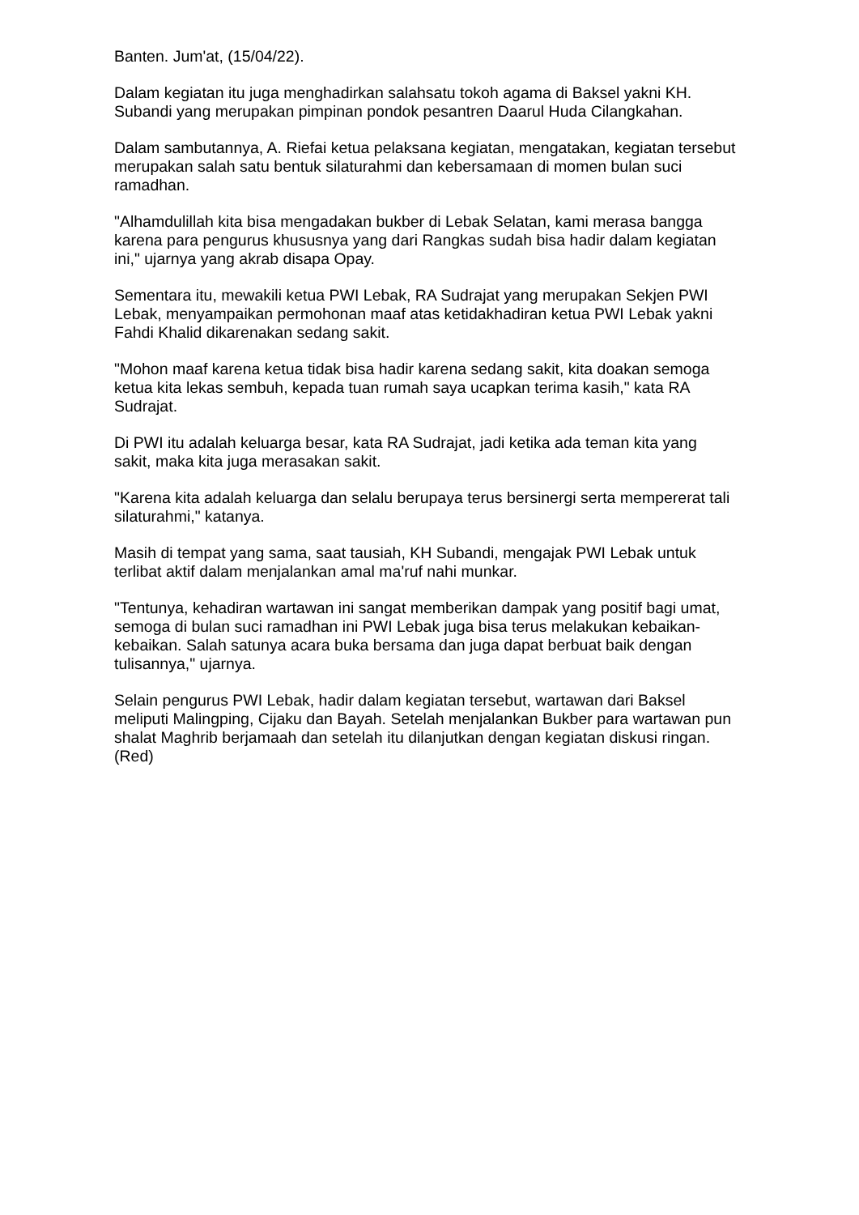Banten. Jum'at, (15/04/22).
Dalam kegiatan itu juga menghadirkan salahsatu tokoh agama di Baksel yakni KH. Subandi yang merupakan pimpinan pondok pesantren Daarul Huda Cilangkahan.
Dalam sambutannya, A. Riefai ketua pelaksana kegiatan, mengatakan, kegiatan tersebut merupakan salah satu bentuk silaturahmi dan kebersamaan di momen bulan suci ramadhan.
"Alhamdulillah kita bisa mengadakan bukber di Lebak Selatan, kami merasa bangga karena para pengurus khususnya yang dari Rangkas sudah bisa hadir dalam kegiatan ini," ujarnya yang akrab disapa Opay.
Sementara itu, mewakili ketua PWI Lebak, RA Sudrajat yang merupakan Sekjen PWI Lebak, menyampaikan permohonan maaf atas ketidakhadiran ketua PWI Lebak yakni Fahdi Khalid dikarenakan sedang sakit.
"Mohon maaf karena ketua tidak bisa hadir karena sedang sakit, kita doakan semoga ketua kita lekas sembuh, kepada tuan rumah saya ucapkan terima kasih," kata RA Sudrajat.
Di PWI itu adalah keluarga besar, kata RA Sudrajat, jadi ketika ada teman kita yang sakit, maka kita juga merasakan sakit.
"Karena kita adalah keluarga dan selalu berupaya terus bersinergi serta mempererat tali silaturahmi," katanya.
Masih di tempat yang sama, saat tausiah, KH Subandi, mengajak PWI Lebak untuk terlibat aktif dalam menjalankan amal ma'ruf nahi munkar.
"Tentunya, kehadiran wartawan ini sangat memberikan dampak yang positif bagi umat, semoga di bulan suci ramadhan ini PWI Lebak juga bisa terus melakukan kebaikan-kebaikan. Salah satunya acara buka bersama dan juga dapat berbuat baik dengan tulisannya," ujarnya.
Selain pengurus PWI Lebak, hadir dalam kegiatan tersebut, wartawan dari Baksel meliputi Malingping, Cijaku dan Bayah. Setelah menjalankan Bukber para wartawan pun shalat Maghrib berjamaah dan setelah itu dilanjutkan dengan kegiatan diskusi ringan. (Red)